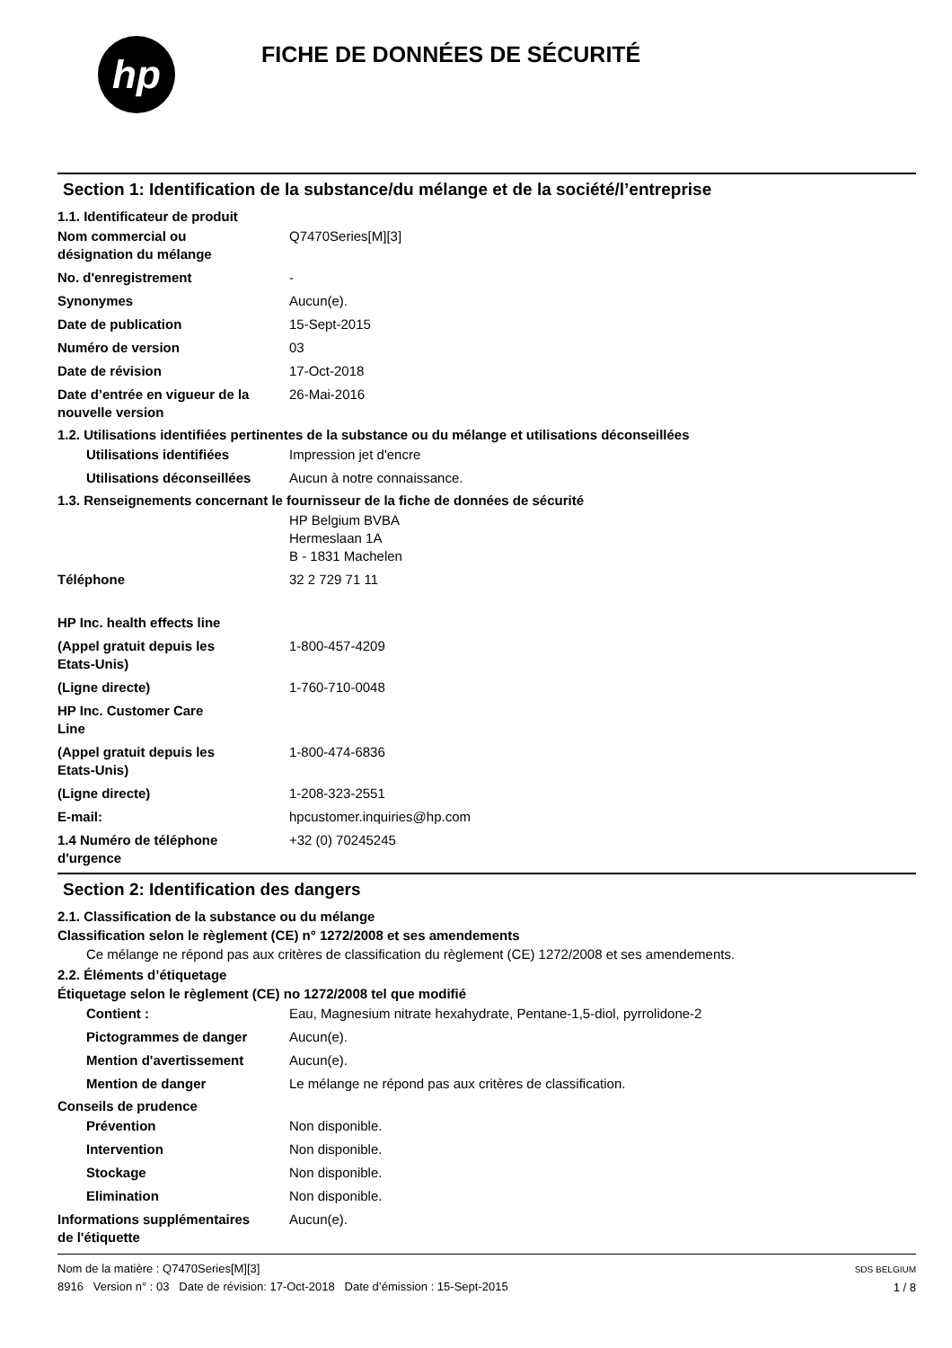hp
FICHE DE DONNÉES DE SÉCURITÉ
Section 1: Identification de la substance/du mélange et de la société/l’entreprise
1.1. Identificateur de produit
Nom commercial ou
désignation du mélange
Q7470Series[M][3]
No. d'enregistrement -
Synonymes Aucun(e).
Date de publication 15-Sept-2015
Numéro de version 03
Date de révision 17-Oct-2018
Date d’entrée en vigueur de la
nouvelle version
26-Mai-2016
1.2. Utilisations identifiées pertinentes de la substance ou du mélange et utilisations déconseillées
Utilisations identifiées Impression jet d'encre
Utilisations déconseillées
Aucun à notre connaissance.
1.3. Renseignements concernant le fournisseur de la fiche de données de sécurité
HP Belgium BVBA
Hermeslaan 1A
B - 1831 Machelen
Téléphone 32 2 729 71 11
HP Inc. health effects line
(Appel gratuit depuis les
Etats-Unis)
1-800-457-4209
(Ligne directe) 1-760-710-0048
HP Inc. Customer Care
Line
(Appel gratuit depuis les
Etats-Unis)
1-800-474-6836
(Ligne directe) 1-208-323-2551
E-mail: hpcustomer.inquiries@hp.com
1.4 Numéro de téléphone
d'urgence
+32 (0) 70245245
Section 2: Identification des dangers
2.1. Classification de la substance ou du mélange
Classification selon le règlement (CE) n° 1272/2008 et ses amendements
Ce mélange ne répond pas aux critères de classification du règlement (CE) 1272/2008 et ses amendements.
2.2. Éléments d’étiquetage
Étiquetage selon le règlement (CE) no 1272/2008 tel que modifié
Contient : Eau, Magnesium nitrate hexahydrate, Pentane-1,5-diol, pyrrolidone-2
Pictogrammes de danger Aucun(e).
Mention d'avertissement Aucun(e).
Mention de danger Le mélange ne répond pas aux critères de classification.
Conseils de prudence
Prévention Non disponible.
Intervention Non disponible.
Stockage Non disponible.
Elimination Non disponible.
Informations supplémentaires
de l'étiquette
Aucun(e).
Nom de la matière : Q7470Series[M][3]
8916 Version n° : 03 Date de révision: 17-Oct-2018 Date d’émission : 15-Sept-2015
SDS BELGIUM
1 / 8